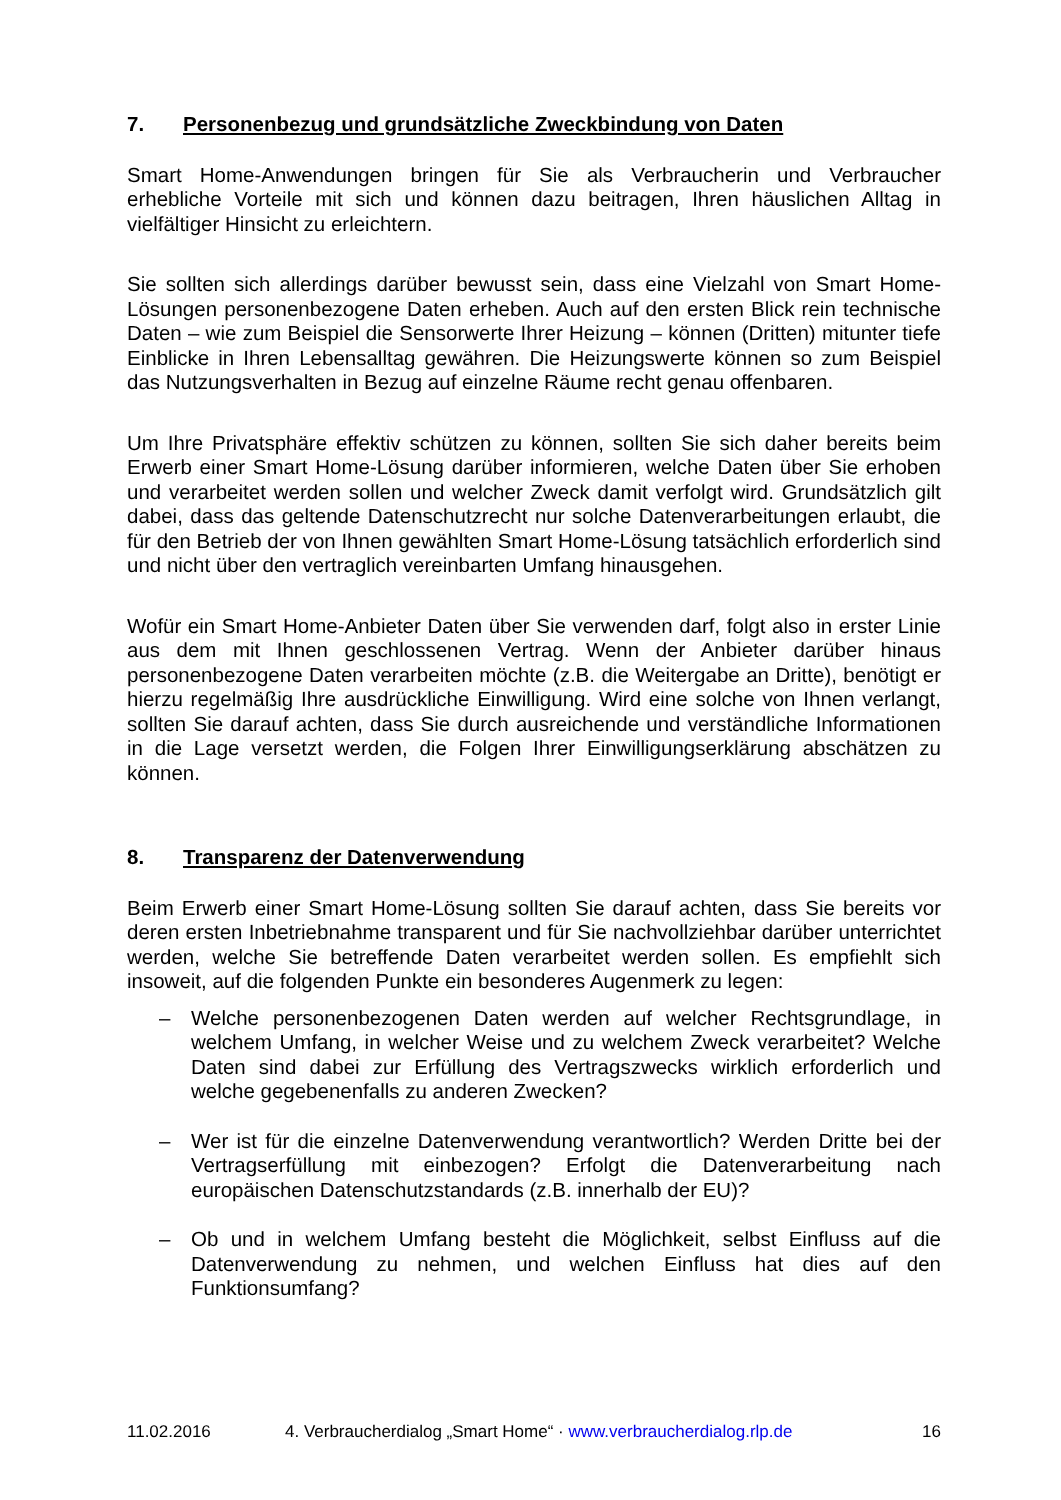7. Personenbezug und grundsätzliche Zweckbindung von Daten
Smart Home-Anwendungen bringen für Sie als Verbraucherin und Verbraucher erhebliche Vorteile mit sich und können dazu beitragen, Ihren häuslichen Alltag in vielfältiger Hinsicht zu erleichtern.
Sie sollten sich allerdings darüber bewusst sein, dass eine Vielzahl von Smart Home-Lösungen personenbezogene Daten erheben. Auch auf den ersten Blick rein technische Daten – wie zum Beispiel die Sensorwerte Ihrer Heizung – können (Dritten) mitunter tiefe Einblicke in Ihren Lebensalltag gewähren. Die Heizungswerte können so zum Beispiel das Nutzungsverhalten in Bezug auf einzelne Räume recht genau offenbaren.
Um Ihre Privatsphäre effektiv schützen zu können, sollten Sie sich daher bereits beim Erwerb einer Smart Home-Lösung darüber informieren, welche Daten über Sie erhoben und verarbeitet werden sollen und welcher Zweck damit verfolgt wird. Grundsätzlich gilt dabei, dass das geltende Datenschutzrecht nur solche Datenverarbeitungen erlaubt, die für den Betrieb der von Ihnen gewählten Smart Home-Lösung tatsächlich erforderlich sind und nicht über den vertraglich vereinbarten Umfang hinausgehen.
Wofür ein Smart Home-Anbieter Daten über Sie verwenden darf, folgt also in erster Linie aus dem mit Ihnen geschlossenen Vertrag. Wenn der Anbieter darüber hinaus personenbezogene Daten verarbeiten möchte (z.B. die Weitergabe an Dritte), benötigt er hierzu regelmäßig Ihre ausdrückliche Einwilligung. Wird eine solche von Ihnen verlangt, sollten Sie darauf achten, dass Sie durch ausreichende und verständliche Informationen in die Lage versetzt werden, die Folgen Ihrer Einwilligungserklärung abschätzen zu können.
8. Transparenz der Datenverwendung
Beim Erwerb einer Smart Home-Lösung sollten Sie darauf achten, dass Sie bereits vor deren ersten Inbetriebnahme transparent und für Sie nachvollziehbar darüber unterrichtet werden, welche Sie betreffende Daten verarbeitet werden sollen. Es empfiehlt sich insoweit, auf die folgenden Punkte ein besonderes Augenmerk zu legen:
– Welche personenbezogenen Daten werden auf welcher Rechtsgrundlage, in welchem Umfang, in welcher Weise und zu welchem Zweck verarbeitet? Welche Daten sind dabei zur Erfüllung des Vertragszwecks wirklich erforderlich und welche gegebenenfalls zu anderen Zwecken?
– Wer ist für die einzelne Datenverwendung verantwortlich? Werden Dritte bei der Vertragserfüllung mit einbezogen? Erfolgt die Datenverarbeitung nach europäischen Datenschutzstandards (z.B. innerhalb der EU)?
– Ob und in welchem Umfang besteht die Möglichkeit, selbst Einfluss auf die Datenverwendung zu nehmen, und welchen Einfluss hat dies auf den Funktionsumfang?
11.02.2016 4. Verbraucherdialog „Smart Home“ · www.verbraucherdialog.rlp.de 16